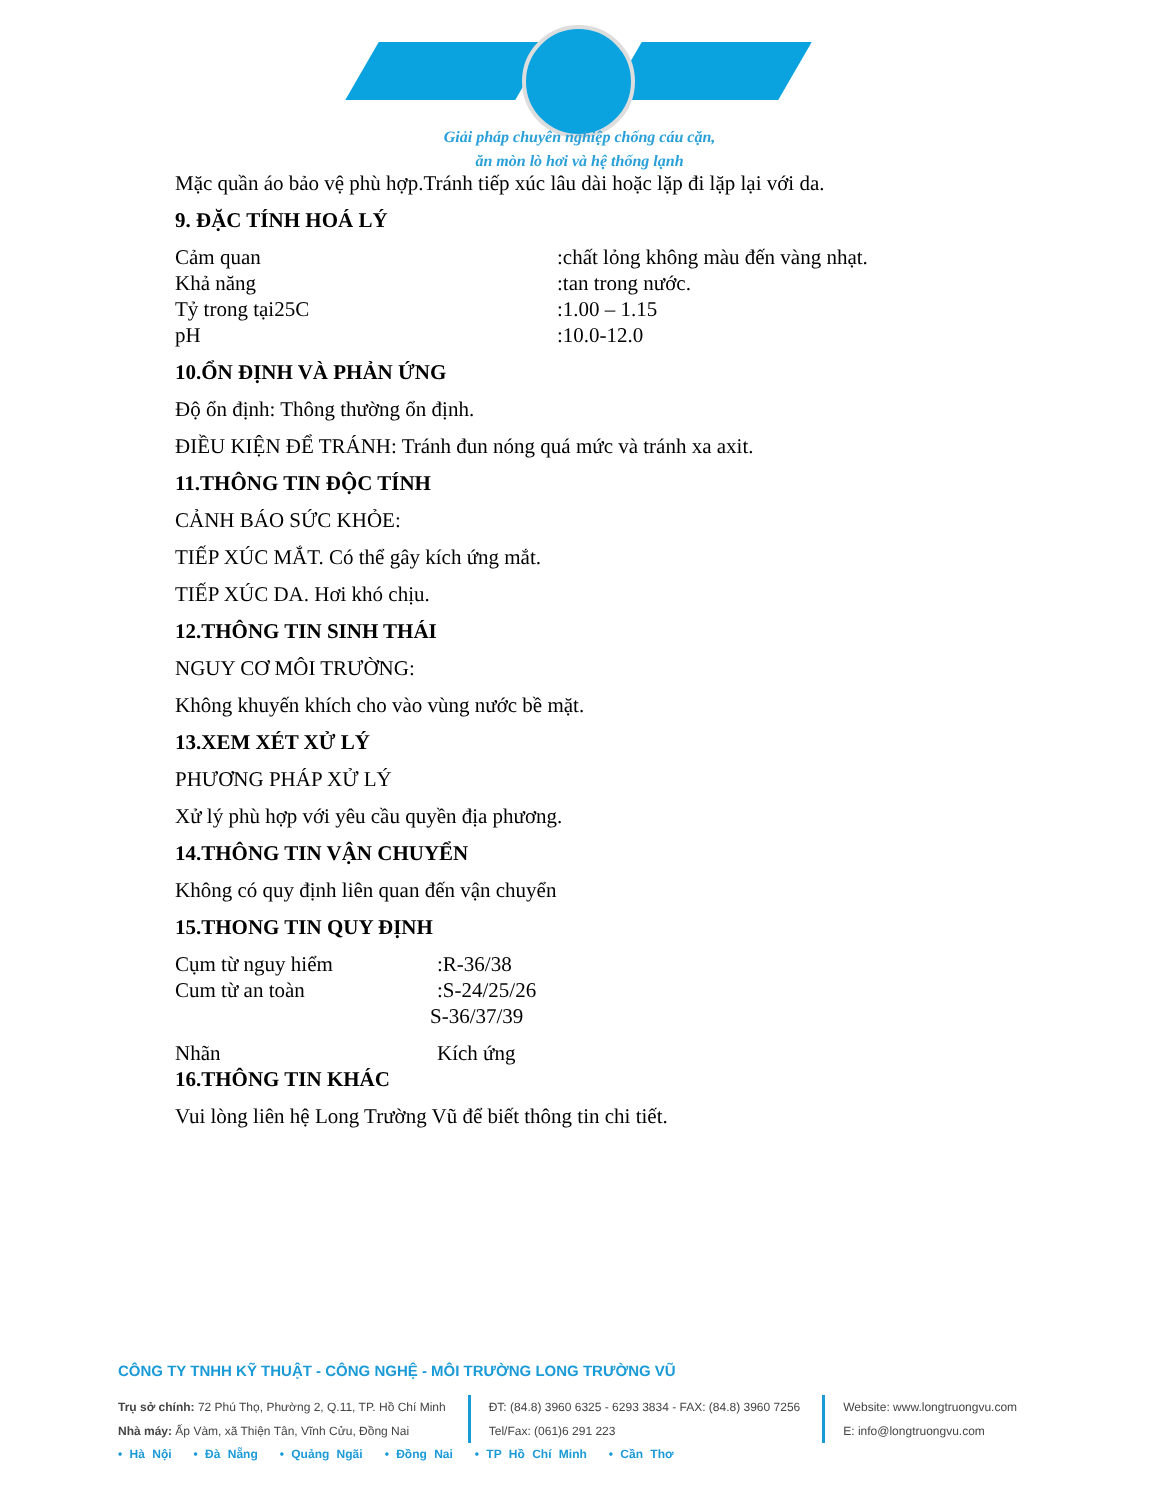Giải pháp chuyên nghiệp chống cáu cặn,
ăn mòn lò hơi và hệ thống lạnh
Mặc quần áo bảo vệ phù hợp.Tránh tiếp xúc lâu dài hoặc lặp đi lặp lại với da.
9. ĐẶC TÍNH HOÁ LÝ
Cảm quan:chất lỏng không màu đến vàng nhạt.
Khả năng:tan trong nước.
Tỷ trong tại25C:1.00 – 1.15
pH:10.0-12.0
10.ỔN ĐỊNH VÀ PHẢN ỨNG
Độ ổn định: Thông thường ổn định.
ĐIỀU KIỆN ĐỂ TRÁNH: Tránh đun nóng quá mức và tránh xa axit.
11.THÔNG TIN ĐỘC TÍNH
CẢNH BÁO SỨC KHỎE:
TIẾP XÚC MẮT. Có thể gây kích ứng mắt.
TIẾP XÚC DA. Hơi khó chịu.
12.THÔNG TIN SINH THÁI
NGUY CƠ MÔI TRƯỜNG:
Không khuyến khích cho vào vùng nước bề mặt.
13.XEM XÉT XỬ LÝ
PHƯƠNG PHÁP XỬ LÝ
Xử lý phù hợp với yêu cầu quyền địa phương.
14.THÔNG TIN VẬN CHUYỂN
Không có quy định liên quan đến vận chuyển
15.THONG TIN QUY ĐỊNH
Cụm từ nguy hiểm:R-36/38
Cum từ an toàn:S-24/25/26
S-36/37/39
Nhãn Kích ứng
16.THÔNG TIN KHÁC
Vui lòng liên hệ Long Trường Vũ để biết thông tin chi tiết.
CÔNG TY TNHH KỸ THUẬT - CÔNG NGHỆ - MÔI TRƯỜNG LONG TRƯỜNG VŨ
Trụ sở chính: 72 Phú Thọ, Phường 2, Q.11, TP. Hồ Chí Minh
Nhà máy: Ấp Vàm, xã Thiện Tân, Vĩnh Cửu, Đồng Nai
ĐT: (84.8) 3960 6325 - 6293 3834 - FAX: (84.8) 3960 7256
Tel/Fax: (061)6 291 223
Website: www.longtruongvu.com
E: info@longtruongvu.com
• Hà Nội • Đà Nẵng • Quảng Ngãi • Đồng Nai • TP Hồ Chí Minh • Cần Thơ